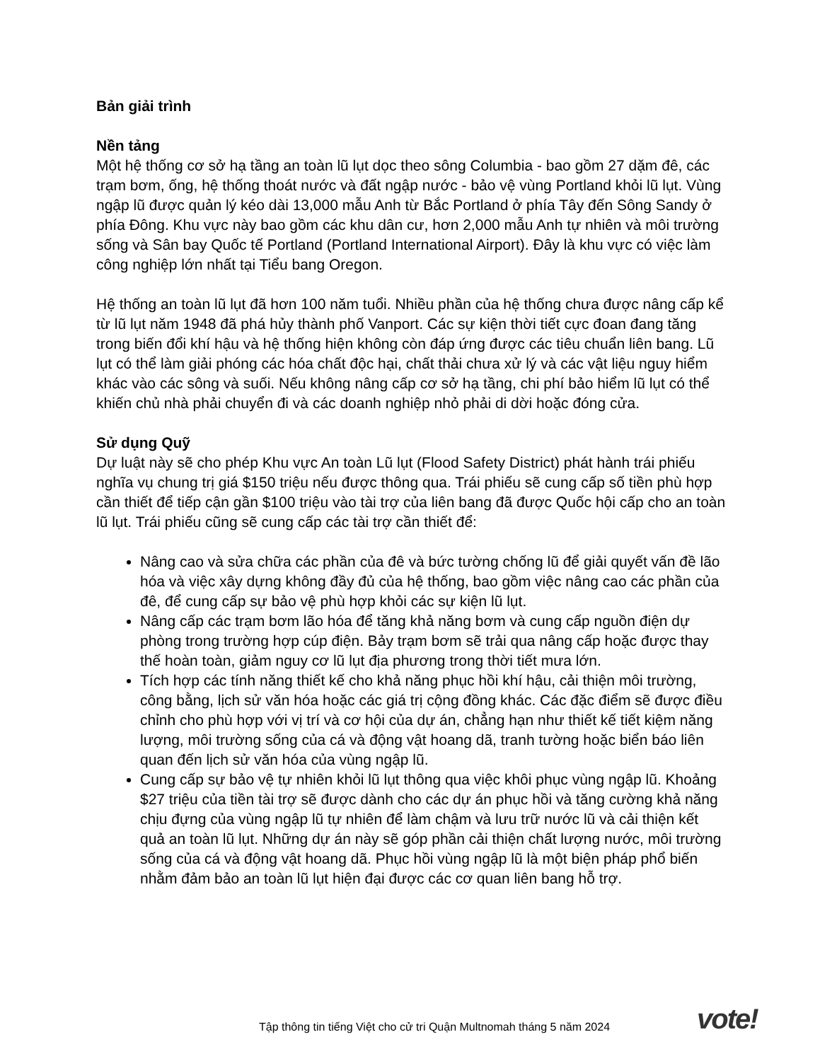Bản giải trình
Nền tảng
Một hệ thống cơ sở hạ tầng an toàn lũ lụt dọc theo sông Columbia - bao gồm 27 dặm đê, các trạm bơm, ống, hệ thống thoát nước và đất ngập nước - bảo vệ vùng Portland khỏi lũ lụt. Vùng ngập lũ được quản lý kéo dài 13,000 mẫu Anh từ Bắc Portland ở phía Tây đến Sông Sandy ở phía Đông. Khu vực này bao gồm các khu dân cư, hơn 2,000 mẫu Anh tự nhiên và môi trường sống và Sân bay Quốc tế Portland (Portland International Airport). Đây là khu vực có việc làm công nghiệp lớn nhất tại Tiểu bang Oregon.
Hệ thống an toàn lũ lụt đã hơn 100 năm tuổi. Nhiều phần của hệ thống chưa được nâng cấp kể từ lũ lụt năm 1948 đã phá hủy thành phố Vanport. Các sự kiện thời tiết cực đoan đang tăng trong biến đổi khí hậu và hệ thống hiện không còn đáp ứng được các tiêu chuẩn liên bang. Lũ lụt có thể làm giải phóng các hóa chất độc hại, chất thải chưa xử lý và các vật liệu nguy hiểm khác vào các sông và suối. Nếu không nâng cấp cơ sở hạ tầng, chi phí bảo hiểm lũ lụt có thể khiến chủ nhà phải chuyển đi và các doanh nghiệp nhỏ phải di dời hoặc đóng cửa.
Sử dụng Quỹ
Dự luật này sẽ cho phép Khu vực An toàn Lũ lụt (Flood Safety District) phát hành trái phiếu nghĩa vụ chung trị giá $150 triệu nếu được thông qua. Trái phiếu sẽ cung cấp số tiền phù hợp cần thiết để tiếp cận gần $100 triệu vào tài trợ của liên bang đã được Quốc hội cấp cho an toàn lũ lụt. Trái phiếu cũng sẽ cung cấp các tài trợ cần thiết để:
Nâng cao và sửa chữa các phần của đê và bức tường chống lũ để giải quyết vấn đề lão hóa và việc xây dựng không đầy đủ của hệ thống, bao gồm việc nâng cao các phần của đê, để cung cấp sự bảo vệ phù hợp khỏi các sự kiện lũ lụt.
Nâng cấp các trạm bơm lão hóa để tăng khả năng bơm và cung cấp nguồn điện dự phòng trong trường hợp cúp điện. Bảy trạm bơm sẽ trải qua nâng cấp hoặc được thay thế hoàn toàn, giảm nguy cơ lũ lụt địa phương trong thời tiết mưa lớn.
Tích hợp các tính năng thiết kế cho khả năng phục hồi khí hậu, cải thiện môi trường, công bằng, lịch sử văn hóa hoặc các giá trị cộng đồng khác. Các đặc điểm sẽ được điều chỉnh cho phù hợp với vị trí và cơ hội của dự án, chẳng hạn như thiết kế tiết kiệm năng lượng, môi trường sống của cá và động vật hoang dã, tranh tường hoặc biển báo liên quan đến lịch sử văn hóa của vùng ngập lũ.
Cung cấp sự bảo vệ tự nhiên khỏi lũ lụt thông qua việc khôi phục vùng ngập lũ. Khoảng $27 triệu của tiền tài trợ sẽ được dành cho các dự án phục hồi và tăng cường khả năng chịu đựng của vùng ngập lũ tự nhiên để làm chậm và lưu trữ nước lũ và cải thiện kết quả an toàn lũ lụt. Những dự án này sẽ góp phần cải thiện chất lượng nước, môi trường sống của cá và động vật hoang dã. Phục hồi vùng ngập lũ là một biện pháp phổ biến nhằm đảm bảo an toàn lũ lụt hiện đại được các cơ quan liên bang hỗ trợ.
Tập thông tin tiếng Việt cho cử tri Quận Multnomah tháng 5 năm 2024 vote!